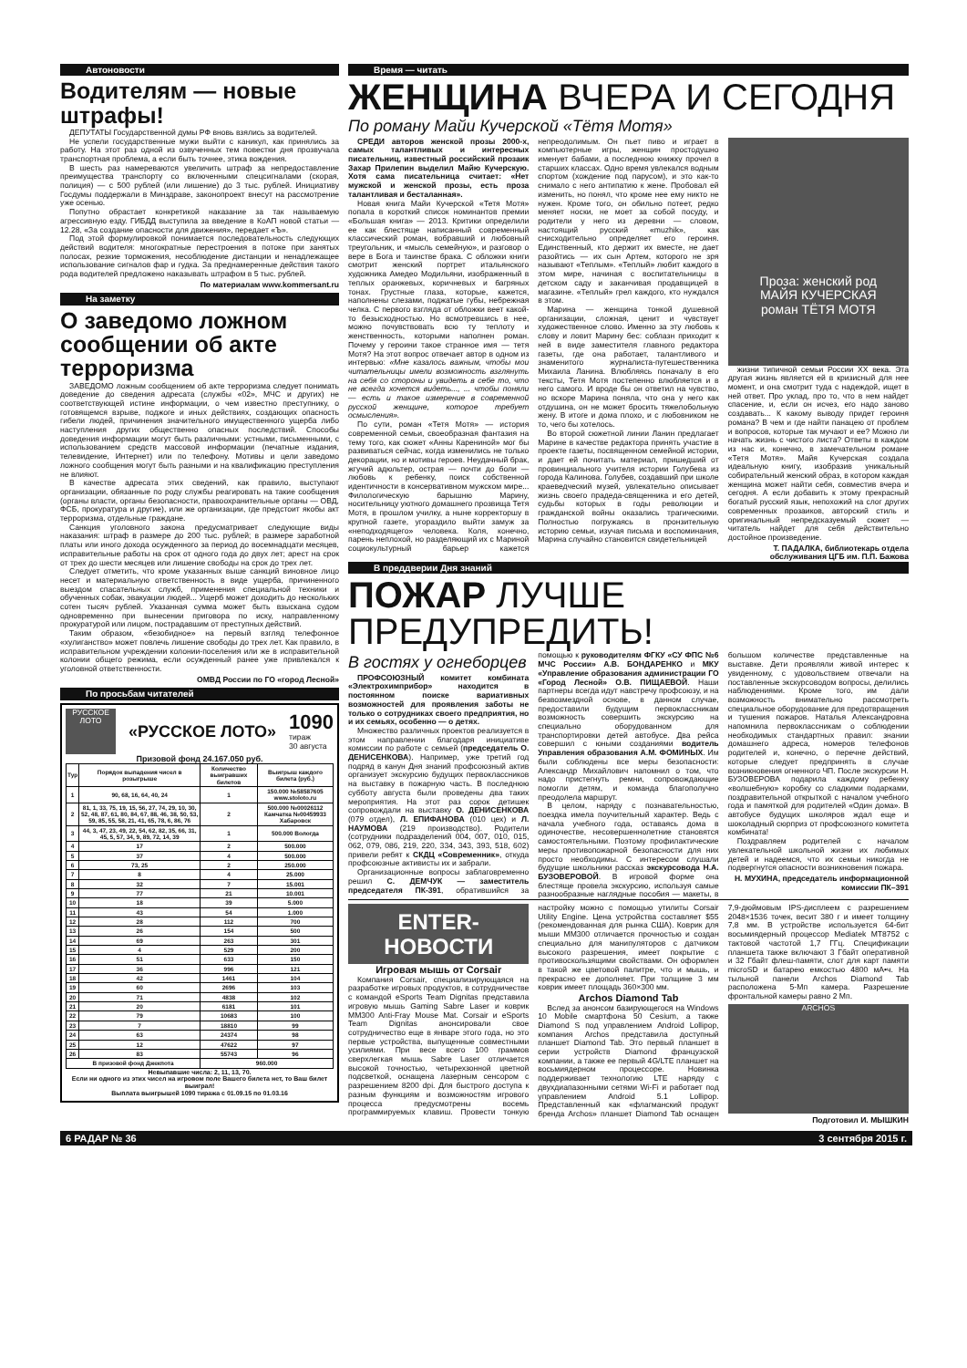Автоновости
Водителям — новые штрафы!
ДЕПУТАТЫ Государственной думы РФ вновь взялись за водителей.
Не успели государственные мужи выйти с каникул, как принялись за работу. На этот раз одной из озвученных тем повестки дня прозвучала транспортная проблема, а если быть точнее, этика вождения.
В шесть раз намереваются увеличить штраф за непредоставление преимущества транспорту со включенными спецсигналами (скорая, полиция) — с 500 рублей (или лишение) до 3 тыс. рублей. Инициативу Госдумы поддержали в Минздраве, законопроект внесут на рассмотрение уже осенью.
Попутно обрастает конкретикой наказание за так называемую агрессивную езду. ГИБДД выступила за введение в КоАП новой статьи — 12.28, «За создание опасности для движения», передает «Ъ».
Под этой формулировкой понимается последовательность следующих действий водителя: многократные перестроения в потоке при занятых полосах, резкие торможения, несоблюдение дистанции и ненадлежащее использование сигналов фар и гудка. За преднамеренные действия такого рода водителей предложено наказывать штрафом в 5 тыс. рублей.
По материалам www.kommersant.ru
На заметку
О заведомо ложном сообщении об акте терроризма
ЗАВЕДОМО ложным сообщением об акте терроризма следует понимать доведение до сведения адресата (службы «02», МЧС и других) не соответствующей истине информации, о чем известно преступнику, о готовящемся взрыве, поджоге и иных действиях, создающих опасность гибели людей, причинения значительного имущественного ущерба либо наступления других общественно опасных последствий. Способы доведения информации могут быть различными: устными, письменными, с использованием средств массовой информации (печатные издания, телевидение, Интернет) или по телефону. Мотивы и цели заведомо ложного сообщения могут быть разными и на квалификацию преступления не влияют.
В качестве адресата этих сведений, как правило, выступают организации, обязанные по роду службы реагировать на такие сообщения (органы власти, органы безопасности, правоохранительные органы — ОВД, ФСБ, прокуратура и другие), или же организации, где предстоит якобы акт терроризма, отдельные граждане.
Санкция уголовного закона предусматривает следующие виды наказания: штраф в размере до 200 тыс. рублей; в размере заработной платы или иного дохода осужденного за период до восемнадцати месяцев, исправительные работы на срок от одного года до двух лет; арест на срок от трех до шести месяцев или лишение свободы на срок до трех лет.
Следует отметить, что кроме указанных выше санкций виновное лицо несет и материальную ответственность в виде ущерба, причиненного выездом спасательных служб, применения специальной техники и обученных собак, эвакуации людей... Ущерб может доходить до нескольких сотен тысяч рублей. Указанная сумма может быть взыскана судом одновременно при вынесении приговора по иску, направленному прокуратурой или лицом, пострадавшим от преступных действий.
Таким образом, «безобидное» на первый взгляд телефонное «хулиганство» может повлечь лишение свободы до трех лет. Как правило, в исправительном учреждении колонии-поселения или же в исправительной колонии общего режима, если осужденный ранее уже привлекался к уголовной ответственности.
ОМВД России по ГО «город Лесной»
По просьбам читателей
РУССКОЕ ЛОТО «РУССКОЕ ЛОТО» 1090
тираж
30 августа
Призовой фонд 24.167.050 руб.
| Тур | Порядок выпадения чисел в розыгрыше | Количество выигравших билетов | Выигрыш каждого билета (руб.) |
| --- | --- | --- | --- |
| 1 | 90, 68, 16, 64, 40, 24 | 1 | 150.000 №58587605 www.stoloto.ru |
| 2 | 81, 1, 33, 75, 19, 15, 56, 27, 74, 29, 10, 30, 52, 48, 87, 61, 80, 84, 67, 88, 46, 38, 50, 53, 59, 85, 55, 58, 21, 41, 65, 78, 6, 86, 76 | 2 | 500.000 №00026112 Камчатка №00459933 Хабаровск |
| 3 | 44, 3, 47, 23, 49, 22, 54, 62, 82, 35, 66, 31, 45, 5, 57, 34, 9, 89, 72, 14, 39 | 1 | 500.000 Вологда |
| 4 | 17 | 2 | 500.000 |
| 5 | 37 | 4 | 500.000 |
| 6 | 73, 25 | 2 | 250.000 |
| 7 | 8 | 4 | 25.000 |
| 8 | 32 | 7 | 15.001 |
| 9 | 77 | 21 | 10.001 |
| 10 | 18 | 39 | 5.000 |
| 11 | 43 | 54 | 1.000 |
| 12 | 28 | 112 | 700 |
| 13 | 26 | 154 | 500 |
| 14 | 69 | 263 | 301 |
| 15 | 4 | 529 | 200 |
| 16 | 51 | 633 | 150 |
| 17 | 36 | 996 | 121 |
| 18 | 42 | 1461 | 104 |
| 19 | 60 | 2696 | 103 |
| 20 | 71 | 4838 | 102 |
| 21 | 20 | 6181 | 101 |
| 22 | 79 | 10683 | 100 |
| 23 | 7 | 18810 | 99 |
| 24 | 63 | 24374 | 98 |
| 25 | 12 | 47622 | 97 |
| 26 | 83 | 55743 | 96 |
| В призовой фонд Джекпота | | 960.000 | |
Невыпавшие числа: 2, 11, 13, 70.
Если ни одного из этих чисел на игровом поле Вашего билета нет, то Ваш билет выиграл!
Выплата выигрышей 1090 тиража с 01.09.15 по 01.03.16
Время — читать
ЖЕНЩИНА ВЧЕРА И СЕГОДНЯ
По роману Майи Кучерской «Тётя Мотя»
СРЕДИ авторов женской прозы 2000-х, самых талантливых и интересных писательниц, известный российский прозаик Захар Прилепин выделил Майю Кучерскую. Хотя сама писательница считает: «Нет мужской и женской прозы, есть проза талантливая и бесталанная».
Новая книга Майи Кучерской «Тетя Мотя» попала в короткий список номинантов премии «Большая книга» — 2013. Критики определили ее как блестяще написанный современный классический роман, вобравший и любовный треугольник, и «мысль семейную», и разговор о вере в Бога и таинстве брака. С обложки книги смотрит женский портрет итальянского художника Амедео Модильяни, изображенный в теплых оранжевых, коричневых и багряных тонах. Грустные глаза, которые, кажется, наполнены слезами, поджатые губы, небрежная челка. С первого взгляда от обложки веет какой-то безысходностью. Но всмотревшись в нее, можно почувствовать всю ту теплоту и женственность, которыми наполнен роман. Почему у героини такое странное имя — тетя Мотя? На этот вопрос отвечает автор в одном из интервью: «Мне казалось важным, чтобы мои читательницы имели возможность взглянуть на себя со стороны и увидеть в себе то, что не всегда хочется видеть..., ... чтобы поняли — есть и такое измерение в современной русской женщине, которое требует осмысления».
По сути, роман «Тетя Мотя» — история современной семьи, своеобразная фантазия на тему того, как сюжет «Анны Карениной» мог бы развиваться сейчас, когда изменились не только декорации, но и мотивы героев. Неудачный брак, жгучий адюльтер, острая — почти до боли — любовь к ребенку, поиск собственной идентичности в консервативном мужском мире... Филологическую барышню Марину, носительницу уютного домашнего прозвища Тетя Мотя, в прошлом училку, а ныне корректоршу в крупной газете, угораздило выйти замуж за «неподходящего» человека. Коля, конечно, парень неплохой, но разделяющий их с Мариной социокультурный барьер кажется непреодолимым. Он пьет пиво и играет в компьютерные игры, женщин простодушно именует бабами, а последнюю книжку прочел в старших классах. Одно время увлекался водным спортом (хождение под парусом), и это как-то снимало с него антипатию к жене. Пробовал ей изменить, но понял, что кроме нее ему никто не нужен. Кроме того, он обильно потеет, редко меняет носки, не моет за собой посуду, и родители у него из деревни — словом, настоящий русский «muzhik», как снисходительно определяет его героиня. Единственный, кто держит их вместе, не дает разойтись — их сын Артем, которого не зря называют «Теплым». «Теплый» любит каждого в этом мире, начиная с воспитательницы в детском саду и заканчивая продавщицей в магазине. «Теплый» грел каждого, кто нуждался в этом.
Марина — женщина тонкой душевной организации, сложная, ценит и чувствует художественное слово. Именно за эту любовь к слову и ловит Марину бес: соблазн приходит к ней в виде заместителя главного редактора газеты, где она работает, талантливого и знаменитого журналиста-путешественника Михаила Ланина. Влюбляясь поначалу в его тексты, Тетя Мотя постепенно влюбляется и в него самого. И вроде бы он ответил на чувство, но вскоре Марина поняла, что она у него как отдушина, он не может бросить тяжелобольную жену. В итоге и дома плохо, и с любовником не то, чего бы хотелось.
Во второй сюжетной линии Ланин предлагает Марине в качестве редактора принять участие в проекте газеты, посвященном семейной истории, и дает ей почитать материал, пришедший от провинциального учителя истории Голубева из города Калинова. Голубев, создавший при школе краеведческий музей, увлекательно описывает жизнь своего прадеда-священника и его детей, судьбы которых в годы революции и гражданской войны оказались трагическими. Полностью погружаясь в пронзительную историю семьи, изучая письма и воспоминания, Марина случайно становится свидетельницей
Проза: женский род
МАЙЯ КУЧЕРСКАЯ
роман ТЁТЯ МОТЯ
жизни типичной семьи России XX века. Эта другая жизнь является ей в кризисный для нее момент, и она смотрит туда с надеждой, ищет в ней ответ. Про уклад, про то, что в нем найдет спасение, и, если он исчез, его надо заново создавать... К какому выводу придет героиня романа? В чем и где найти панацею от проблем и вопросов, которые так мучают и ее? Можно ли начать жизнь с чистого листа? Ответы в каждом из нас и, конечно, в замечательном романе «Тетя Мотя». Майя Кучерская создала идеальную книгу, изобразив уникальный собирательный женский образ, в котором каждая женщина может найти себя, совместив вчера и сегодня. А если добавить к этому прекрасный богатый русский язык, непохожий на слог других современных прозаиков, авторский стиль и оригинальный непредсказуемый сюжет — читатель найдет для себя действительно достойное произведение.
Т. ПАДАЛКА, библиотекарь отдела обслуживания ЦГБ им. П.П. Бажова
В преддверии Дня знаний
ПОЖАР ЛУЧШЕ ПРЕДУПРЕДИТЬ!
В гостях у огнеборцев
ПРОФСОЮЗНЫЙ комитет комбината «Электрохимприбор» находится в постоянном поиске вариативных возможностей для проявления заботы не только о сотрудниках своего предприятия, но и их семьях, особенно — о детях.
Множество различных проектов реализуется в этом направлении благодаря инициативе комиссии по работе с семьей (председатель О. ДЕНИСЕНКОВА). Например, уже третий год подряд в канун Дня знаний профсоюзный актив организует экскурсию будущих первоклассников на выставку в пожарную часть. В последнюю субботу августа были проведены два таких мероприятия. На этот раз сорок детишек сопровождали на выставку О. ДЕНИСЕНКОВА (079 отдел), Л. ЕПИФАНОВА (010 цех) и Л. НАУМОВА (219 производство). Родители (сотрудники подразделений 004, 007, 010, 015, 062, 079, 086, 219, 220, 334, 343, 393, 518, 602) привели ребят к СКДЦ «Современник», откуда профсоюзные активисты их и забрали.
Организационные вопросы заблаговременно решил С. ДЕМЧУК — заместитель председателя ПК-391, обратившийся за помощью к руководителям ФГКУ «СУ ФПС №6 МЧС России» А.В. БОНДАРЕНКО и МКУ «Управление образования администрации ГО «Город Лесной» О.В. ПИЩАЕВОЙ. Наши партнеры всегда идут навстречу профсоюзу, и на безвозмездной основе, в данном случае, предоставили будущим первоклассникам возможность совершить экскурсию на специально оборудованном для транспортировки детей автобусе. Два рейса совершил с юными созданиями водитель Управления образования А.М. ФОМИНЫХ. Им были соблюдены все меры безопасности: Александр Михайлович напомнил о том, что надо пристегнуть ремни, сопровождающие помогли детям, и команда благополучно преодолела маршрут.
В целом, наряду с познавательностью, поездка имела поучительный характер. Ведь с начала учебного года, оставаясь дома в одиночестве, несовершеннолетние становятся самостоятельными. Поэтому профилактические меры противопожарной безопасности для них просто необходимы. С интересом слушали будущие школьники рассказ экскурсовода Н.А. БУЗОВЕРОВОЙ. В игровой форме она блестяще провела экскурсию, используя самые разнообразные наглядные пособия — макеты, в большом количестве представленные на выставке. Дети проявляли живой интерес к увиденному, с удовольствием отвечали на поставленные экскурсоводом вопросы, делились наблюдениями. Кроме того, им дали возможность внимательно рассмотреть специальное оборудование для предотвращения и тушения пожаров. Наталья Александровна напомнила первоклассникам о соблюдении необходимых стандартных правил: знании домашнего адреса, номеров телефонов родителей и, конечно, о перечне действий, которые следует предпринять в случае возникновения огненного ЧП. После экскурсии Н. БУЗОВЕРОВА подарила каждому ребенку «волшебную» коробку со сладкими подарками, поздравительной открыткой с началом учебного года и памяткой для родителей «Один дома». В автобусе будущих школяров ждал еще и шоколадный сюрприз от профсоюзного комитета комбината!
Поздравляем родителей с началом увлекательной школьной жизни их любимых детей и надеемся, что их семьи никогда не подвергнутся опасности возникновения пожара.
Н. МУХИНА, председатель информационной комиссии ПК–391
ENTER-НОВОСТИ
Игровая мышь от Corsair
Компания Corsair, специализирующаяся на разработке игровых продуктов, в сотрудничестве с командой eSports Team Dignitas представила игровую мышь Gaming Sabre Laser и коврик MM300 Anti-Fray Mouse Mat. Corsair и eSports Team Dignitas анонсировали свое сотрудничество еще в январе этого года, но это первые устройства, выпущенные совместными усилиями. При весе всего 100 граммов сверхлегкая мышь Sabre Laser отличается высокой точностью, четырехзонной цветной подсветкой, оснащена лазерным сенсором с разрешением 8200 dpi. Для быстрого доступа к разным функциям и возможностям игрового процесса предусмотрены восемь программируемых клавиш. Провести тонкую настройку можно с помощью утилиты Corsair Utility Engine. Цена устройства составляет $55 (рекомендованная для рынка США). Коврик для мыши MM300 отличается прочностью и создан специально для манипуляторов с датчиком высокого разрешения, имеет покрытие с противоскользящими свойствами. Он оформлен в такой же цветовой палитре, что и мышь, и прекрасно ее дополняет. При толщине 3 мм коврик имеет площадь 360×300 мм.
Archos Diamond Tab
Вслед за анонсом базирующегося на Windows 10 Mobile смартфона 50 Cesium, а также Diamond S под управлением Android Lollipop, компания Archos представила доступный планшет Diamond Tab. Это первый планшет в серии устройств Diamond французской компании, а также ее первый 4G/LTE планшет на восьмиядерном процессоре. Новинка поддерживает технологию LTE наряду с двухдиапазонными сетями Wi-Fi и работает под управлением Android 5.1 Lollipop. Представленный как «флагманский продукт бренда Archos» планшет Diamond Tab оснащен 7,9-дюймовым IPS-дисплеем с разрешением 2048×1536 точек, весит 380 г и имеет толщину 7,8 мм. В устройстве используется 64-бит восьмиядерный процессор Mediatek MT8752 с тактовой частотой 1,7 ГГц. Спецификации планшета также включают 3 Гбайт оперативной и 32 Гбайт флеш-памяти, слот для карт памяти microSD и батарею емкостью 4800 мА•ч. На тыльной панели Archos Diamond Tab расположена 5-Мп камера. Разрешение фронтальной камеры равно 2 Мп.
ARCHOS
Подготовил И. МЫШКИН
6 РАДАР № 36 3 сентября 2015 г.